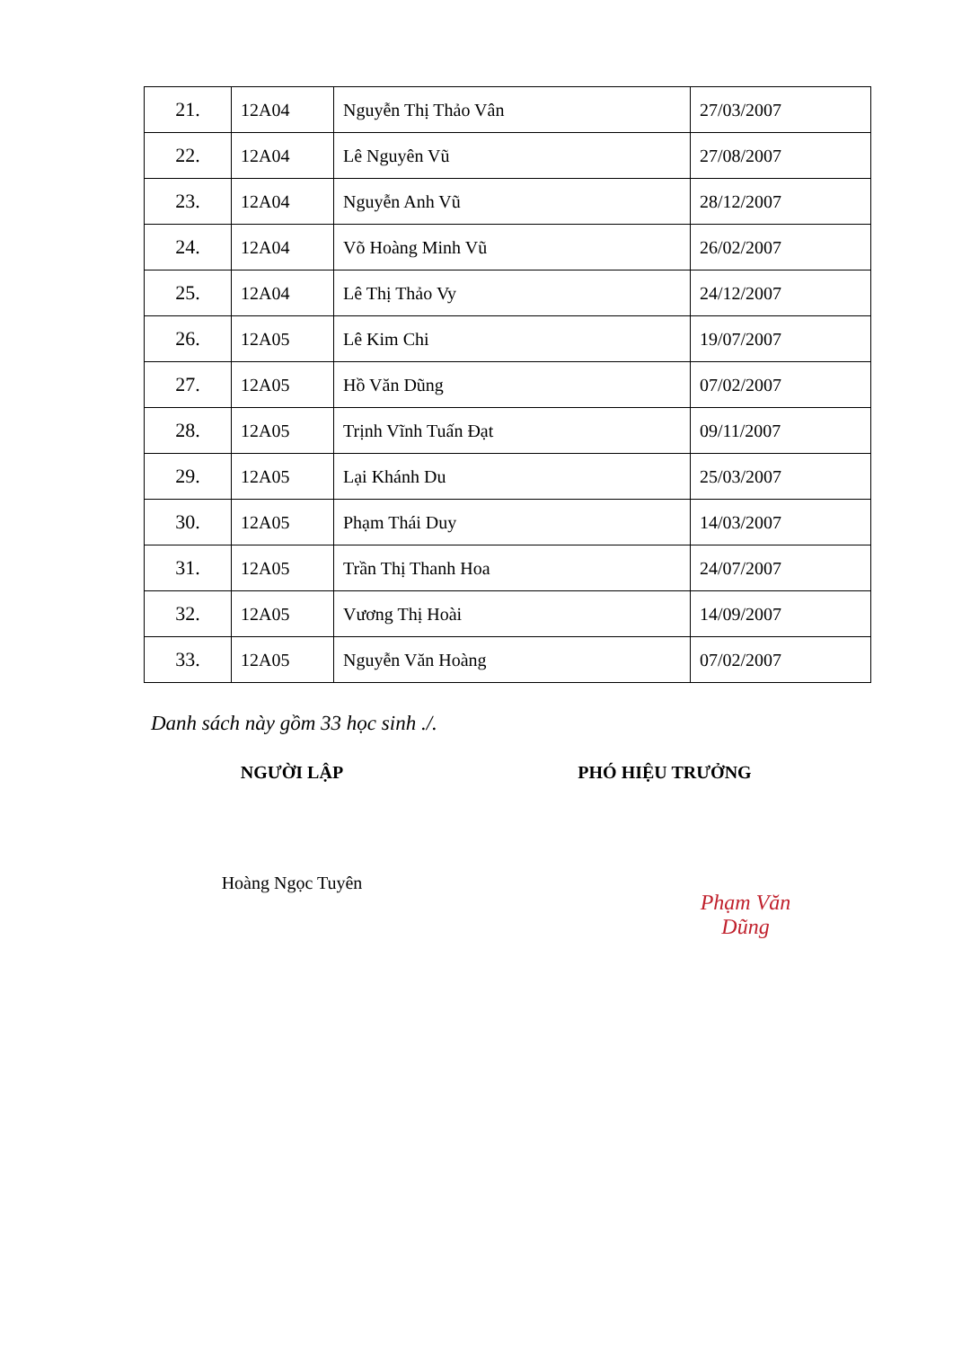| 21. | 12A04 | Nguyễn Thị Thảo Vân | 27/03/2007 |
| 22. | 12A04 | Lê Nguyên Vũ | 27/08/2007 |
| 23. | 12A04 | Nguyễn Anh Vũ | 28/12/2007 |
| 24. | 12A04 | Võ Hoàng Minh Vũ | 26/02/2007 |
| 25. | 12A04 | Lê Thị Thảo Vy | 24/12/2007 |
| 26. | 12A05 | Lê Kim Chi | 19/07/2007 |
| 27. | 12A05 | Hồ Văn Dũng | 07/02/2007 |
| 28. | 12A05 | Trịnh Vĩnh Tuấn Đạt | 09/11/2007 |
| 29. | 12A05 | Lại Khánh Du | 25/03/2007 |
| 30. | 12A05 | Phạm Thái Duy | 14/03/2007 |
| 31. | 12A05 | Trần Thị Thanh Hoa | 24/07/2007 |
| 32. | 12A05 | Vương Thị Hoài | 14/09/2007 |
| 33. | 12A05 | Nguyễn Văn Hoàng | 07/02/2007 |
Danh sách này gồm 33 học sinh ./.
NGƯỜI LẬP
Hoàng Ngọc Tuyên
PHÓ HIỆU TRƯỞNG
Phạm Văn Dũng